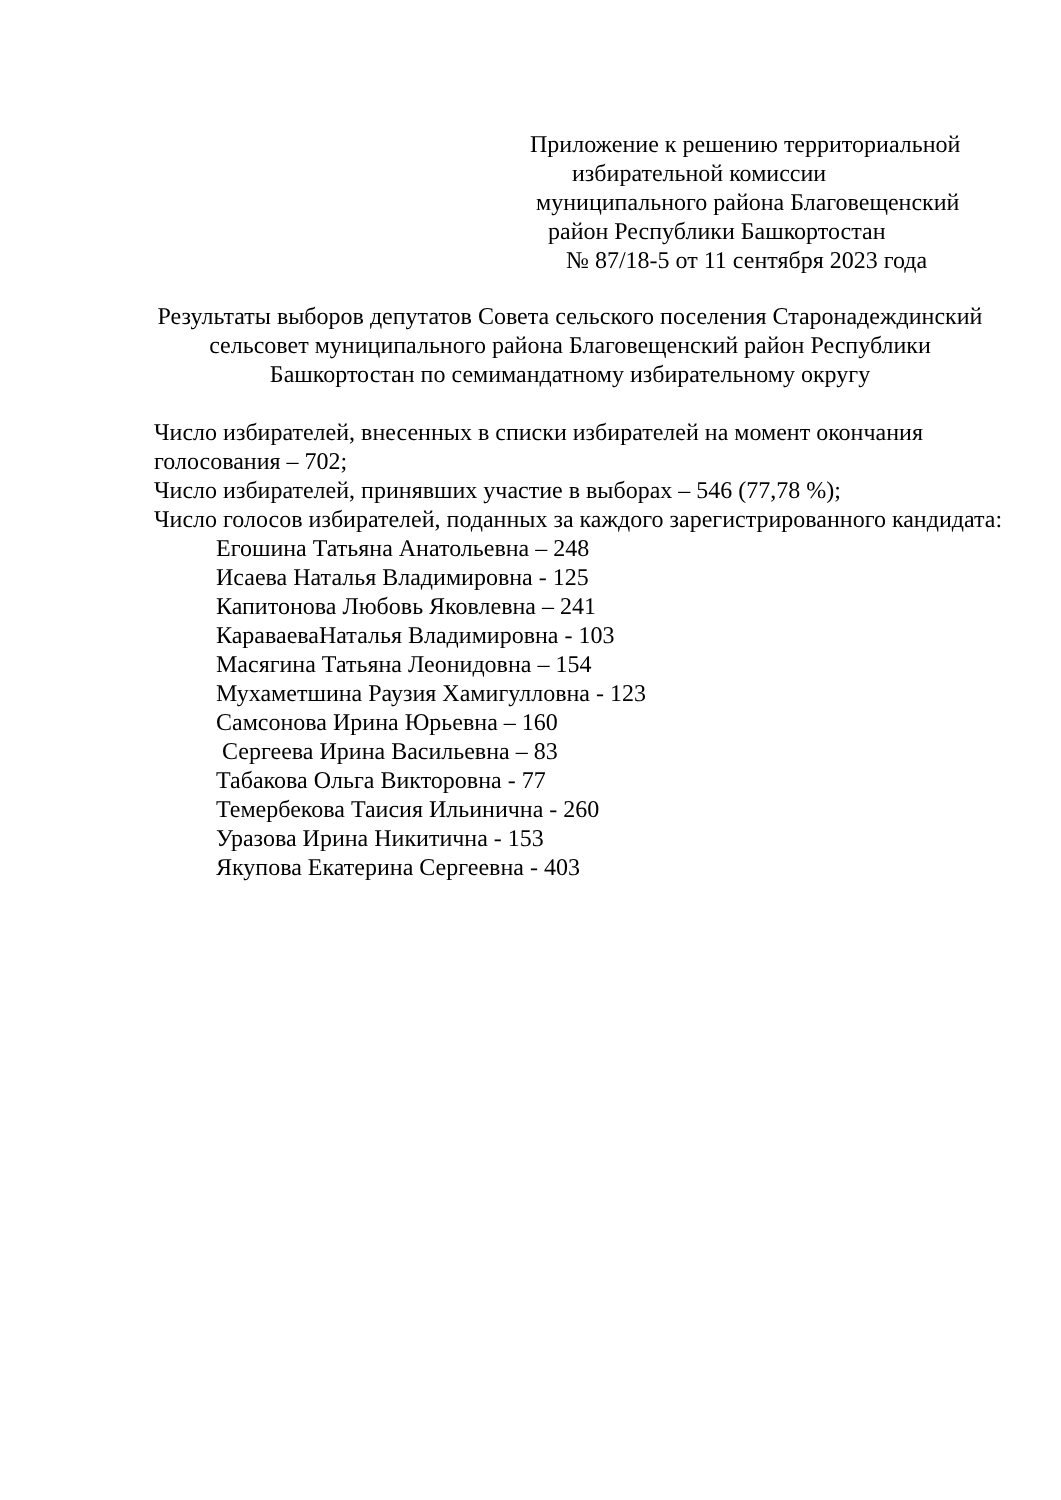Приложение к решению территориальной
избирательной комиссии
муниципального района Благовещенский
район Республики Башкортостан
№ 87/18-5 от 11 сентября 2023 года
Результаты выборов депутатов Совета сельского поселения Старонадеждинский сельсовет муниципального района Благовещенский район Республики Башкортостан по семимандатному избирательному округу
Число избирателей, внесенных в списки избирателей на момент окончания голосования – 702;
Число избирателей, принявших участие в выборах – 546 (77,78 %);
Число голосов избирателей, поданных за каждого зарегистрированного кандидата:
Егошина Татьяна Анатольевна – 248
Исаева Наталья Владимировна - 125
Капитонова Любовь Яковлевна – 241
КараваеваНаталья Владимировна - 103
Масягина Татьяна Леонидовна – 154
Мухаметшина Раузия Хамигулловна - 123
Самсонова Ирина Юрьевна – 160
Сергеева Ирина Васильевна – 83
Табакова Ольга Викторовна - 77
Темербекова Таисия Ильинична - 260
Уразова Ирина Никитична - 153
Якупова Екатерина Сергеевна - 403